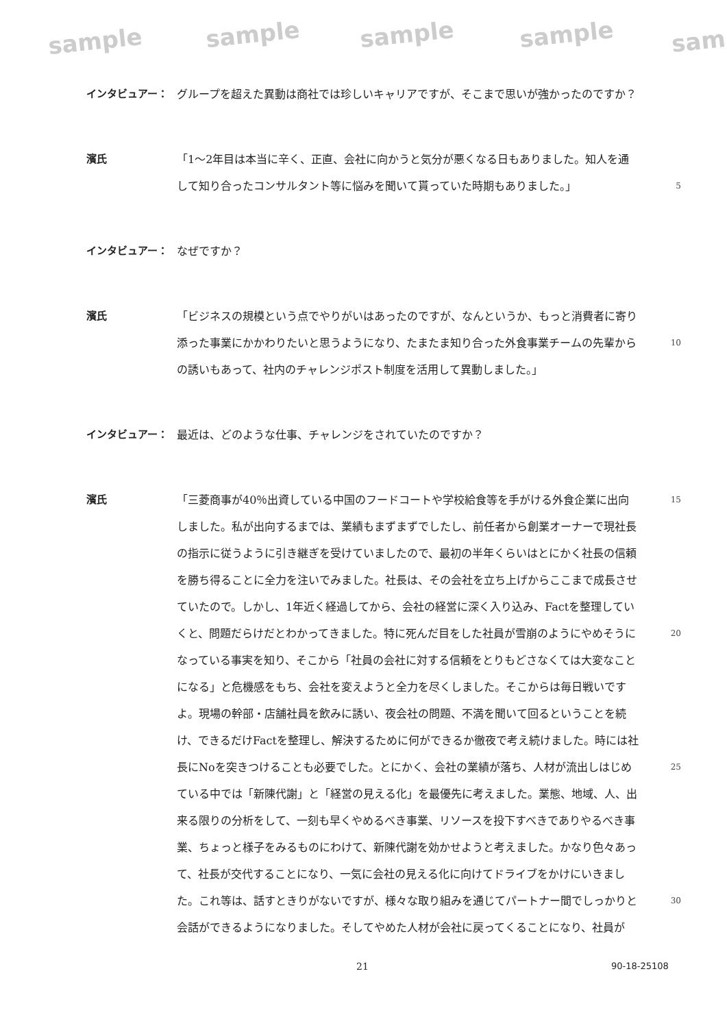sample sample sample sample sam
インタビュアー： グループを超えた異動は商社では珍しいキャリアですが、そこまで思いが強かったのですか？
濱氏 「1～2年目は本当に辛く、正直、会社に向かうと気分が悪くなる日もありました。知人を通して知り合ったコンサルタント等に悩みを聞いて貰っていた時期もありました。」
5
インタビュアー： なぜですか？
濱氏 「ビジネスの規模という点でやりがいはあったのですが、なんというか、もっと消費者に寄り添った事業にかかわりたいと思うようになり、たまたま知り合った外食事業チームの先輩からの誘いもあって、社内のチャレンジポスト制度を活用して異動しました。」
10
インタビュアー： 最近は、どのような仕事、チャレンジをされていたのですか？
濱氏 「三菱商事が40％出資している中国のフードコートや学校給食等を手がける外食企業に出向しました。私が出向するまでは、業績もまずまずでしたし、前任者から創業オーナーで現社長の指示に従うように引き継ぎを受けていましたので、最初の半年くらいはとにかく社長の信頼を勝ち得ることに全力を注いでみました。社長は、その会社を立ち上げからここまで成長させていたので。しかし、1年近く経過してから、会社の経営に深く入り込み、Factを整理していくと、問題だらけだとわかってきました。特に死んだ目をした社員が雪崩のようにやめそうになっている事実を知り、そこから「社員の会社に対する信頼をとりもどさなくては大変なことになる」と危機感をもち、会社を変えようと全力を尽くしました。そこからは毎日戦いですよ。現場の幹部・店舗社員を飲みに誘い、夜会社の問題、不満を聞いて回るということを続け、できるだけFactを整理し、解決するために何ができるか徹夜で考え続けました。時には社長にNoを突きつけることも必要でした。とにかく、会社の業績が落ち、人材が流出しはじめている中では「新陳代謝」と「経営の見える化」を最優先に考えました。業態、地域、人、出来る限りの分析をして、一刻も早くやめるべき事業、リソースを投下すべきでありやるべき事業、ちょっと様子をみるものにわけて、新陳代謝を効かせようと考えました。かなり色々あって、社長が交代することになり、一気に会社の見える化に向けてドライブをかけにいきました。これ等は、話すときりがないですが、様々な取り組みを通じてパートナー間でしっかりと会話ができるようになりました。そしてやめた人材が会社に戻ってくることになり、社員が
15
20
25
30
21 90-18-25108